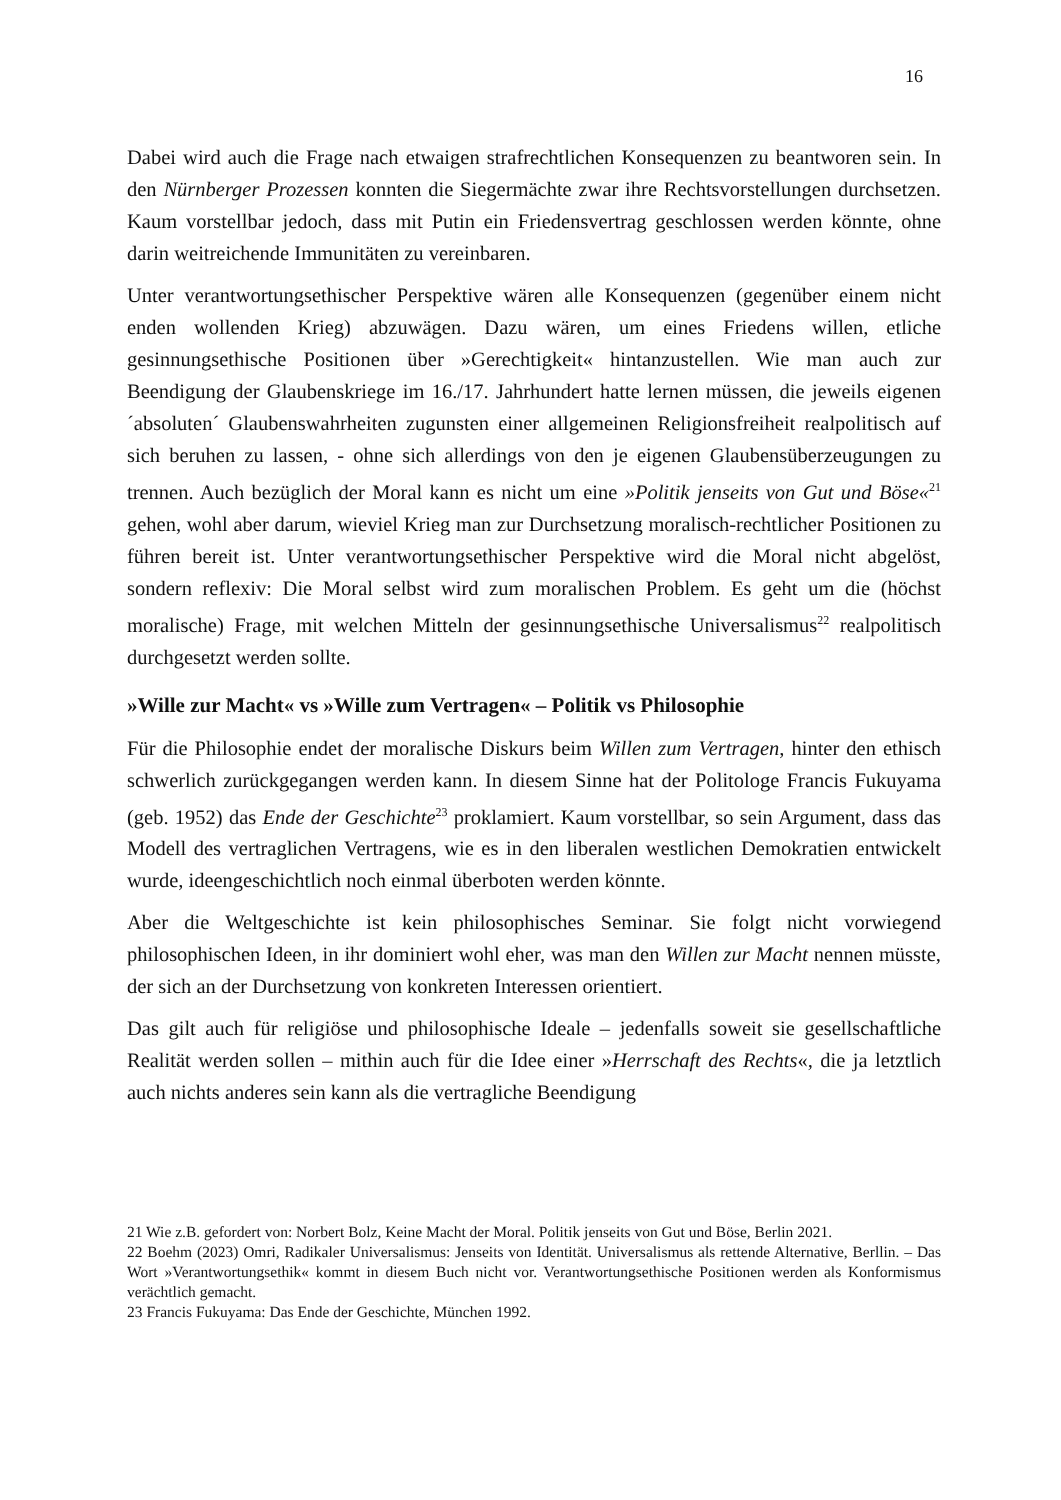16
Dabei wird auch die Frage nach etwaigen strafrechtlichen Konsequenzen zu beantworen sein. In den Nürnberger Prozessen konnten die Siegermächte zwar ihre Rechtsvorstellungen durchsetzen. Kaum vorstellbar jedoch, dass mit Putin ein Friedensvertrag geschlossen werden könnte, ohne darin weitreichende Immunitäten zu vereinbaren.
Unter verantwortungsethischer Perspektive wären alle Konsequenzen (gegenüber einem nicht enden wollenden Krieg) abzuwägen. Dazu wären, um eines Friedens willen, etliche gesinnungsethische Positionen über »Gerechtigkeit« hintanzustellen. Wie man auch zur Beendigung der Glaubenskriege im 16./17. Jahrhundert hatte lernen müssen, die jeweils eigenen ´absoluten´ Glaubenswahrheiten zugunsten einer allgemeinen Religionsfreiheit realpolitisch auf sich beruhen zu lassen, - ohne sich allerdings von den je eigenen Glaubensüberzeugungen zu trennen. Auch bezüglich der Moral kann es nicht um eine »Politik jenseits von Gut und Böse«<sup>21</sup> gehen, wohl aber darum, wieviel Krieg man zur Durchsetzung moralisch-rechtlicher Positionen zu führen bereit ist. Unter verantwortungsethischer Perspektive wird die Moral nicht abgelöst, sondern reflexiv: Die Moral selbst wird zum moralischen Problem. Es geht um die (höchst moralische) Frage, mit welchen Mitteln der gesinnungsethische Universalismus<sup>22</sup> realpolitisch durchgesetzt werden sollte.
»Wille zur Macht« vs »Wille zum Vertragen« – Politik vs Philosophie
Für die Philosophie endet der moralische Diskurs beim Willen zum Vertragen, hinter den ethisch schwerlich zurückgegangen werden kann. In diesem Sinne hat der Politologe Francis Fukuyama (geb. 1952) das Ende der Geschichte<sup>23</sup> proklamiert. Kaum vorstellbar, so sein Argument, dass das Modell des vertraglichen Vertragens, wie es in den liberalen westlichen Demokratien entwickelt wurde, ideengeschichtlich noch einmal überboten werden könnte.
Aber die Weltgeschichte ist kein philosophisches Seminar. Sie folgt nicht vorwiegend philosophischen Ideen, in ihr dominiert wohl eher, was man den Willen zur Macht nennen müsste, der sich an der Durchsetzung von konkreten Interessen orientiert.
Das gilt auch für religiöse und philosophische Ideale – jedenfalls soweit sie gesellschaftliche Realität werden sollen – mithin auch für die Idee einer »Herrschaft des Rechts«, die ja letztlich auch nichts anderes sein kann als die vertragliche Beendigung
21 Wie z.B. gefordert von: Norbert Bolz, Keine Macht der Moral. Politik jenseits von Gut und Böse, Berlin 2021.
22 Boehm (2023) Omri, Radikaler Universalismus: Jenseits von Identität. Universalismus als rettende Alternative, Berllin. – Das Wort »Verantwortungsethik« kommt in diesem Buch nicht vor. Verantwortungsethische Positionen werden als Konformismus verächtlich gemacht.
23 Francis Fukuyama: Das Ende der Geschichte, München 1992.